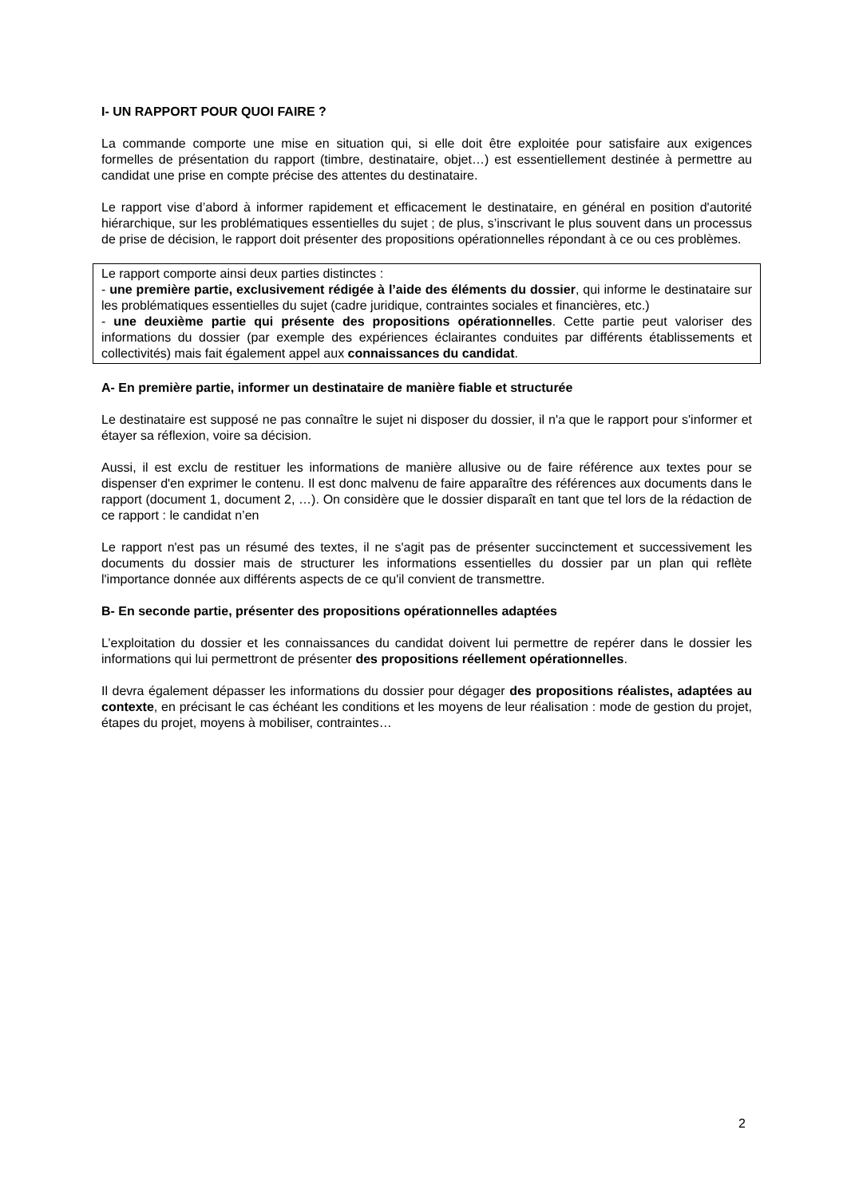I- UN RAPPORT POUR QUOI FAIRE ?
La commande comporte une mise en situation qui, si elle doit être exploitée pour satisfaire aux exigences formelles de présentation du rapport (timbre, destinataire, objet…) est essentiellement destinée à permettre au candidat une prise en compte précise des attentes du destinataire.
Le rapport vise d’abord à informer rapidement et efficacement le destinataire, en général en position d'autorité hiérarchique, sur les problématiques essentielles du sujet ; de plus, s’inscrivant le plus souvent dans un processus de prise de décision, le rapport doit présenter des propositions opérationnelles répondant à ce ou ces problèmes.
Le rapport comporte ainsi deux parties distinctes :
- une première partie, exclusivement rédigée à l’aide des éléments du dossier, qui informe le destinataire sur les problématiques essentielles du sujet (cadre juridique, contraintes sociales et financières, etc.)
- une deuxième partie qui présente des propositions opérationnelles. Cette partie peut valoriser des informations du dossier (par exemple des expériences éclairantes conduites par différents établissements et collectivités) mais fait également appel aux connaissances du candidat.
A- En première partie, informer un destinataire de manière fiable et structurée
Le destinataire est supposé ne pas connaître le sujet ni disposer du dossier, il n'a que le rapport pour s'informer et étayer sa réflexion, voire sa décision.
Aussi, il est exclu de restituer les informations de manière allusive ou de faire référence aux textes pour se dispenser d'en exprimer le contenu. Il est donc malvenu de faire apparaître des références aux documents dans le rapport (document 1, document 2, …). On considère que le dossier disparaît en tant que tel lors de la rédaction de ce rapport : le candidat n’en
Le rapport n'est pas un résumé des textes, il ne s'agit pas de présenter succinctement et successivement les documents du dossier mais de structurer les informations essentielles du dossier par un plan qui reflète l'importance donnée aux différents aspects de ce qu'il convient de transmettre.
B- En seconde partie, présenter des propositions opérationnelles adaptées
L’exploitation du dossier et les connaissances du candidat doivent lui permettre de repérer dans le dossier les informations qui lui permettront de présenter des propositions réellement opérationnelles.
Il devra également dépasser les informations du dossier pour dégager des propositions réalistes, adaptées au contexte, en précisant le cas échéant les conditions et les moyens de leur réalisation : mode de gestion du projet, étapes du projet, moyens à mobiliser, contraintes…
2